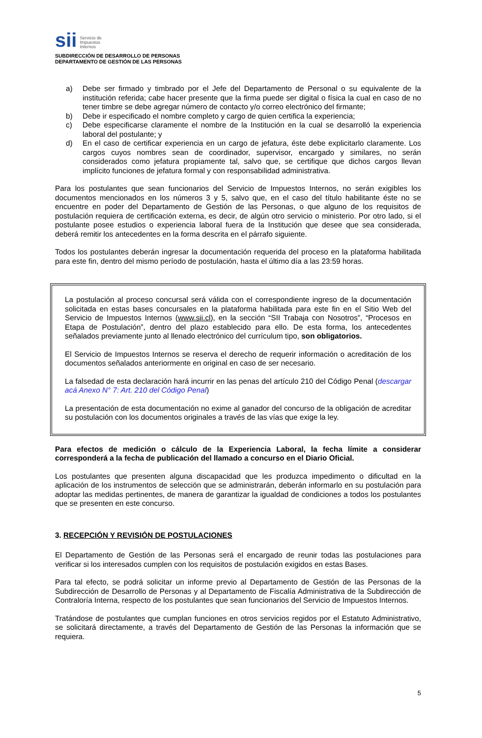sii
Servicio de
Impuestos
Internos
SUBDIRECCIÓN DE DESARROLLO DE PERSONAS
DEPARTAMENTO DE GESTIÓN DE LAS PERSONAS
a) Debe ser firmado y timbrado por el Jefe del Departamento de Personal o su equivalente de la institución referida; cabe hacer presente que la firma puede ser digital o física la cual en caso de no tener timbre se debe agregar número de contacto y/o correo electrónico del firmante;
b) Debe ir especificado el nombre completo y cargo de quien certifica la experiencia;
c) Debe especificarse claramente el nombre de la Institución en la cual se desarrolló la experiencia laboral del postulante; y
d) En el caso de certificar experiencia en un cargo de jefatura, éste debe explicitarlo claramente. Los cargos cuyos nombres sean de coordinador, supervisor, encargado y similares, no serán considerados como jefatura propiamente tal, salvo que, se certifique que dichos cargos llevan implícito funciones de jefatura formal y con responsabilidad administrativa.
Para los postulantes que sean funcionarios del Servicio de Impuestos Internos, no serán exigibles los documentos mencionados en los números 3 y 5, salvo que, en el caso del título habilitante éste no se encuentre en poder del Departamento de Gestión de las Personas, o que alguno de los requisitos de postulación requiera de certificación externa, es decir, de algún otro servicio o ministerio. Por otro lado, si el postulante posee estudios o experiencia laboral fuera de la Institución que desee que sea considerada, deberá remitir los antecedentes en la forma descrita en el párrafo siguiente.
Todos los postulantes deberán ingresar la documentación requerida del proceso en la plataforma habilitada para este fin, dentro del mismo período de postulación, hasta el último día a las 23:59 horas.
La postulación al proceso concursal será válida con el correspondiente ingreso de la documentación solicitada en estas bases concursales en la plataforma habilitada para este fin en el Sitio Web del Servicio de Impuestos Internos (www.sii.cl), en la sección “SII Trabaja con Nosotros”, “Procesos en Etapa de Postulación”, dentro del plazo establecido para ello. De esta forma, los antecedentes señalados previamente junto al llenado electrónico del currículum tipo, son obligatorios.
El Servicio de Impuestos Internos se reserva el derecho de requerir información o acreditación de los documentos señalados anteriormente en original en caso de ser necesario.
La falsedad de esta declaración hará incurrir en las penas del artículo 210 del Código Penal (descargar acá Anexo N° 7: Art. 210 del Código Penal)
La presentación de esta documentación no exime al ganador del concurso de la obligación de acreditar su postulación con los documentos originales a través de las vías que exige la ley.
Para efectos de medición o cálculo de la Experiencia Laboral, la fecha límite a considerar corresponderá a la fecha de publicación del llamado a concurso en el Diario Oficial.
Los postulantes que presenten alguna discapacidad que les produzca impedimento o dificultad en la aplicación de los instrumentos de selección que se administrarán, deberán informarlo en su postulación para adoptar las medidas pertinentes, de manera de garantizar la igualdad de condiciones a todos los postulantes que se presenten en este concurso.
3. RECEPCIÓN Y REVISIÓN DE POSTULACIONES
El Departamento de Gestión de las Personas será el encargado de reunir todas las postulaciones para verificar si los interesados cumplen con los requisitos de postulación exigidos en estas Bases.
Para tal efecto, se podrá solicitar un informe previo al Departamento de Gestión de las Personas de la Subdirección de Desarrollo de Personas y al Departamento de Fiscalía Administrativa de la Subdirección de Contraloría Interna, respecto de los postulantes que sean funcionarios del Servicio de Impuestos Internos.
Tratándose de postulantes que cumplan funciones en otros servicios regidos por el Estatuto Administrativo, se solicitará directamente, a través del Departamento de Gestión de las Personas la información que se requiera.
5